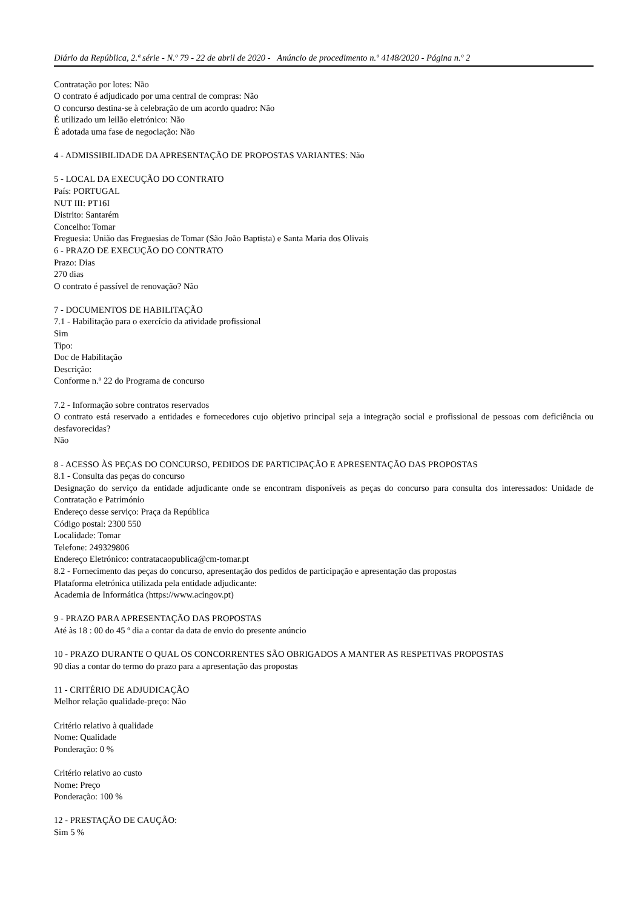Diário da República, 2.ª série - N.º 79 - 22 de abril de 2020 - Anúncio de procedimento n.º 4148/2020 - Página n.º 2
Contratação por lotes: Não
O contrato é adjudicado por uma central de compras: Não
O concurso destina-se à celebração de um acordo quadro: Não
É utilizado um leilão eletrónico: Não
É adotada uma fase de negociação: Não
4 - ADMISSIBILIDADE DA APRESENTAÇÃO DE PROPOSTAS VARIANTES: Não
5 - LOCAL DA EXECUÇÃO DO CONTRATO
País: PORTUGAL
NUT III: PT16I
Distrito: Santarém
Concelho: Tomar
Freguesia: União das Freguesias de Tomar (São João Baptista) e Santa Maria dos Olivais
6 - PRAZO DE EXECUÇÃO DO CONTRATO
Prazo: Dias
270 dias
O contrato é passível de renovação? Não
7 - DOCUMENTOS DE HABILITAÇÃO
7.1 - Habilitação para o exercício da atividade profissional
Sim
Tipo:
Doc de Habilitação
Descrição:
Conforme n.º 22 do Programa de concurso
7.2 - Informação sobre contratos reservados
O contrato está reservado a entidades e fornecedores cujo objetivo principal seja a integração social e profissional de pessoas com deficiência ou desfavorecidas?
Não
8 - ACESSO ÀS PEÇAS DO CONCURSO, PEDIDOS DE PARTICIPAÇÃO E APRESENTAÇÃO DAS PROPOSTAS
8.1 - Consulta das peças do concurso
Designação do serviço da entidade adjudicante onde se encontram disponíveis as peças do concurso para consulta dos interessados: Unidade de Contratação e Património
Endereço desse serviço: Praça da República
Código postal: 2300 550
Localidade: Tomar
Telefone: 249329806
Endereço Eletrónico: contratacaopublica@cm-tomar.pt
8.2 - Fornecimento das peças do concurso, apresentação dos pedidos de participação e apresentação das propostas
Plataforma eletrónica utilizada pela entidade adjudicante:
Academia de Informática (https://www.acingov.pt)
9 - PRAZO PARA APRESENTAÇÃO DAS PROPOSTAS
Até às 18 : 00 do 45 º dia a contar da data de envio do presente anúncio
10 - PRAZO DURANTE O QUAL OS CONCORRENTES SÃO OBRIGADOS A MANTER AS RESPETIVAS PROPOSTAS
90 dias a contar do termo do prazo para a apresentação das propostas
11 - CRITÉRIO DE ADJUDICAÇÃO
Melhor relação qualidade-preço: Não
Critério relativo à qualidade
Nome: Qualidade
Ponderação: 0 %
Critério relativo ao custo
Nome: Preço
Ponderação: 100 %
12 - PRESTAÇÃO DE CAUÇÃO:
Sim 5 %